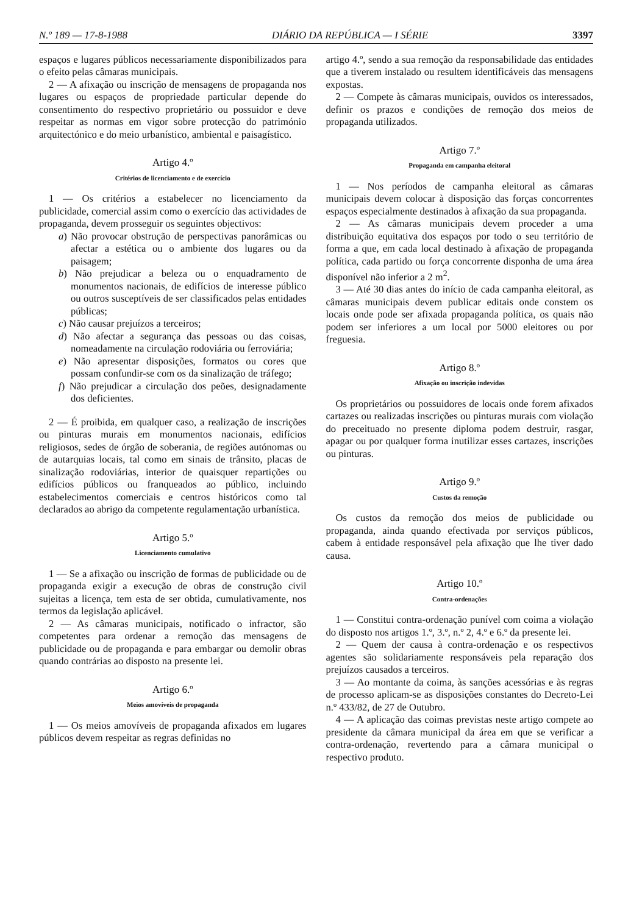N.º 189 — 17-8-1988 DIÁRIO DA REPÚBLICA — I SÉRIE 3397
espaços e lugares públicos necessariamente disponibilizados para o efeito pelas câmaras municipais.
2 — A afixação ou inscrição de mensagens de propaganda nos lugares ou espaços de propriedade particular depende do consentimento do respectivo proprietário ou possuidor e deve respeitar as normas em vigor sobre protecção do património arquitectónico e do meio urbanístico, ambiental e paisagístico.
Artigo 4.º
Critérios de licenciamento e de exercício
1 — Os critérios a estabelecer no licenciamento da publicidade, comercial assim como o exercício das actividades de propaganda, devem prosseguir os seguintes objectivos:
a) Não provocar obstrução de perspectivas panorâmicas ou afectar a estética ou o ambiente dos lugares ou da paisagem;
b) Não prejudicar a beleza ou o enquadramento de monumentos nacionais, de edifícios de interesse público ou outros susceptíveis de ser classificados pelas entidades públicas;
c) Não causar prejuízos a terceiros;
d) Não afectar a segurança das pessoas ou das coisas, nomeadamente na circulação rodoviária ou ferroviária;
e) Não apresentar disposições, formatos ou cores que possam confundir-se com os da sinalização de tráfego;
f) Não prejudicar a circulação dos peões, designadamente dos deficientes.
2 — É proibida, em qualquer caso, a realização de inscrições ou pinturas murais em monumentos nacionais, edifícios religiosos, sedes de órgão de soberania, de regiões autónomas ou de autarquias locais, tal como em sinais de trânsito, placas de sinalização rodoviárias, interior de quaisquer repartições ou edifícios públicos ou franqueados ao público, incluindo estabelecimentos comerciais e centros históricos como tal declarados ao abrigo da competente regulamentação urbanística.
Artigo 5.º
Licenciamento cumulativo
1 — Se a afixação ou inscrição de formas de publicidade ou de propaganda exigir a execução de obras de construção civil sujeitas a licença, tem esta de ser obtida, cumulativamente, nos termos da legislação aplicável.
2 — As câmaras municipais, notificado o infractor, são competentes para ordenar a remoção das mensagens de publicidade ou de propaganda e para embargar ou demolir obras quando contrárias ao disposto na presente lei.
Artigo 6.º
Meios amovíveis de propaganda
1 — Os meios amovíveis de propaganda afixados em lugares públicos devem respeitar as regras definidas no
artigo 4.º, sendo a sua remoção da responsabilidade das entidades que a tiverem instalado ou resultem identificáveis das mensagens expostas.
2 — Compete às câmaras municipais, ouvidos os interessados, definir os prazos e condições de remoção dos meios de propaganda utilizados.
Artigo 7.º
Propaganda em campanha eleitoral
1 — Nos períodos de campanha eleitoral as câmaras municipais devem colocar à disposição das forças concorrentes espaços especialmente destinados à afixação da sua propaganda.
2 — As câmaras municipais devem proceder a uma distribuição equitativa dos espaços por todo o seu território de forma a que, em cada local destinado à afixação de propaganda política, cada partido ou força concorrente disponha de uma área disponível não inferior a 2 m<sup>2</sup>.
3 — Até 30 dias antes do início de cada campanha eleitoral, as câmaras municipais devem publicar editais onde constem os locais onde pode ser afixada propaganda política, os quais não podem ser inferiores a um local por 5000 eleitores ou por freguesia.
Artigo 8.º
Afixação ou inscrição indevidas
Os proprietários ou possuidores de locais onde forem afixados cartazes ou realizadas inscrições ou pinturas murais com violação do preceituado no presente diploma podem destruir, rasgar, apagar ou por qualquer forma inutilizar esses cartazes, inscrições ou pinturas.
Artigo 9.º
Custos da remoção
Os custos da remoção dos meios de publicidade ou propaganda, ainda quando efectivada por serviços públicos, cabem à entidade responsável pela afixação que lhe tiver dado causa.
Artigo 10.º
Contra-ordenações
1 — Constitui contra-ordenação punível com coima a violação do disposto nos artigos 1.º, 3.º, n.º 2, 4.º e 6.º da presente lei.
2 — Quem der causa à contra-ordenação e os respectivos agentes são solidariamente responsáveis pela reparação dos prejuízos causados a terceiros.
3 — Ao montante da coima, às sanções acessórias e às regras de processo aplicam-se as disposições constantes do Decreto-Lei n.º 433/82, de 27 de Outubro.
4 — A aplicação das coimas previstas neste artigo compete ao presidente da câmara municipal da área em que se verificar a contra-ordenação, revertendo para a câmara municipal o respectivo produto.